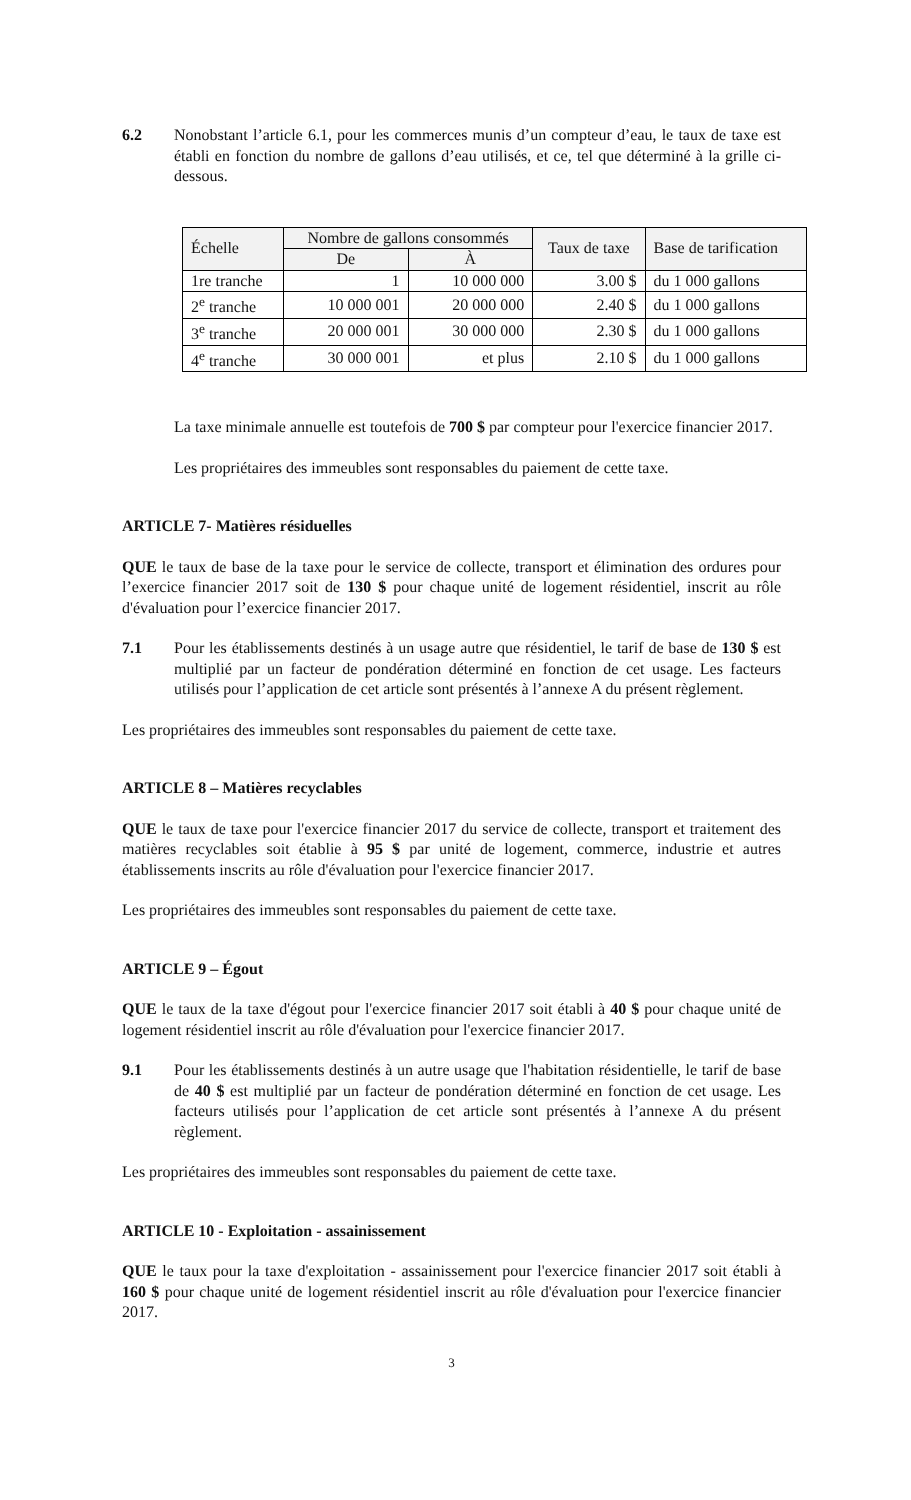6.2 Nonobstant l’article 6.1, pour les commerces munis d’un compteur d’eau, le taux de taxe est établi en fonction du nombre de gallons d’eau utilisés, et ce, tel que déterminé à la grille ci-dessous.
| Échelle | Nombre de gallons consommés | | Taux de taxe | Base de tarification |
| --- | --- | --- | --- | --- |
| | De | À | | |
| 1re tranche | 1 | 10 000 000 | 3.00 $ | du 1 000 gallons |
| 2<sup>e</sup> tranche | 10 000 001 | 20 000 000 | 2.40 $ | du 1 000 gallons |
| 3<sup>e</sup> tranche | 20 000 001 | 30 000 000 | 2.30 $ | du 1 000 gallons |
| 4<sup>e</sup> tranche | 30 000 001 | et plus | 2.10 $ | du 1 000 gallons |
La taxe minimale annuelle est toutefois de 700 $ par compteur pour l'exercice financier 2017.
Les propriétaires des immeubles sont responsables du paiement de cette taxe.
ARTICLE 7- Matières résiduelles
QUE le taux de base de la taxe pour le service de collecte, transport et élimination des ordures pour l’exercice financier 2017 soit de 130 $ pour chaque unité de logement résidentiel, inscrit au rôle d'évaluation pour l’exercice financier 2017.
7.1 Pour les établissements destinés à un usage autre que résidentiel, le tarif de base de 130 $ est multiplié par un facteur de pondération déterminé en fonction de cet usage. Les facteurs utilisés pour l’application de cet article sont présentés à l’annexe A du présent règlement.
Les propriétaires des immeubles sont responsables du paiement de cette taxe.
ARTICLE 8 – Matières recyclables
QUE le taux de taxe pour l'exercice financier 2017 du service de collecte, transport et traitement des matières recyclables soit établie à 95 $ par unité de logement, commerce, industrie et autres établissements inscrits au rôle d'évaluation pour l'exercice financier 2017.
Les propriétaires des immeubles sont responsables du paiement de cette taxe.
ARTICLE 9 – Égout
QUE le taux de la taxe d'égout pour l'exercice financier 2017 soit établi à 40 $ pour chaque unité de logement résidentiel inscrit au rôle d'évaluation pour l'exercice financier 2017.
9.1 Pour les établissements destinés à un autre usage que l'habitation résidentielle, le tarif de base de 40 $ est multiplié par un facteur de pondération déterminé en fonction de cet usage. Les facteurs utilisés pour l’application de cet article sont présentés à l’annexe A du présent règlement.
Les propriétaires des immeubles sont responsables du paiement de cette taxe.
ARTICLE 10 - Exploitation - assainissement
QUE le taux pour la taxe d'exploitation - assainissement pour l'exercice financier 2017 soit établi à 160 $ pour chaque unité de logement résidentiel inscrit au rôle d'évaluation pour l'exercice financier 2017.
3